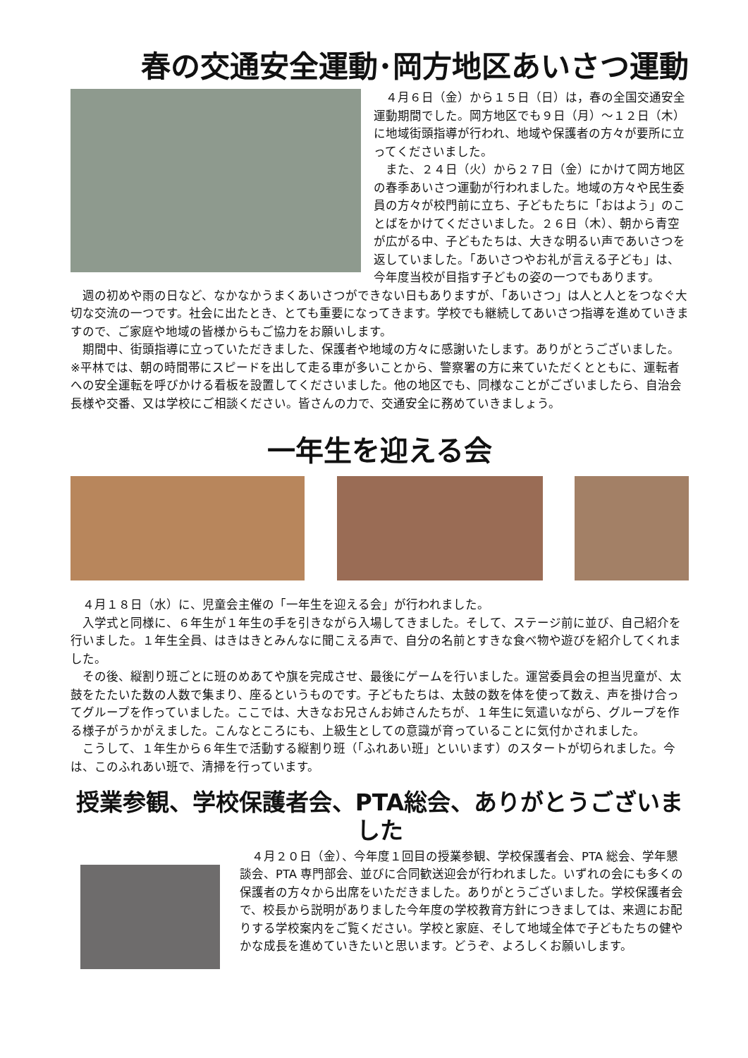春の交通安全運動･岡方地区あいさつ運動
　４月６日（金）から１５日（日）は，春の全国交通安全運動期間でした。岡方地区でも９日（月）～１２日（木）に地域街頭指導が行われ、地域や保護者の方々が要所に立ってくださいました。
　また、２４日（火）から２７日（金）にかけて岡方地区の春季あいさつ運動が行われました。地域の方々や民生委員の方々が校門前に立ち、子どもたちに「おはよう」のことばをかけてくださいました。２６日（木）、朝から青空が広がる中、子どもたちは、大きな明るい声であいさつを返していました。「あいさつやお礼が言える子ども」は、今年度当校が目指す子どもの姿の一つでもあります。
　週の初めや雨の日など、なかなかうまくあいさつができない日もありますが、「あいさつ」は人と人とをつなぐ大切な交流の一つです。社会に出たとき、とても重要になってきます。学校でも継続してあいさつ指導を進めていきますので、ご家庭や地域の皆様からもご協力をお願いします。
　期間中、街頭指導に立っていただきました、保護者や地域の方々に感謝いたします。ありがとうございました。
※平林では、朝の時間帯にスピードを出して走る車が多いことから、警察署の方に来ていただくとともに、運転者への安全運転を呼びかける看板を設置してくださいました。他の地区でも、同様なことがございましたら、自治会長様や交番、又は学校にご相談ください。皆さんの力で、交通安全に務めていきましょう。
一年生を迎える会
　４月１８日（水）に、児童会主催の「一年生を迎える会」が行われました。
　入学式と同様に、６年生が１年生の手を引きながら入場してきました。そして、ステージ前に並び、自己紹介を行いました。１年生全員、はきはきとみんなに聞こえる声で、自分の名前とすきな食べ物や遊びを紹介してくれました。
　その後、縦割り班ごとに班のめあてや旗を完成させ、最後にゲームを行いました。運営委員会の担当児童が、太鼓をたたいた数の人数で集まり、座るというものです。子どもたちは、太鼓の数を体を使って数え、声を掛け合ってグループを作っていました。ここでは、大きなお兄さんお姉さんたちが、１年生に気遣いながら、グループを作る様子がうかがえました。こんなところにも、上級生としての意識が育っていることに気付かされました。
　こうして、１年生から６年生で活動する縦割り班（「ふれあい班」といいます）のスタートが切られました。今は、このふれあい班で、清掃を行っています。
授業参観、学校保護者会、PTA総会、ありがとうございました
　４月２０日（金）、今年度１回目の授業参観、学校保護者会、PTA 総会、学年懇談会、PTA 専門部会、並びに合同歓送迎会が行われました。いずれの会にも多くの保護者の方々から出席をいただきました。ありがとうございました。学校保護者会で、校長から説明がありました今年度の学校教育方針につきましては、来週にお配りする学校案内をご覧ください。学校と家庭、そして地域全体で子どもたちの健やかな成長を進めていきたいと思います。どうぞ、よろしくお願いします。